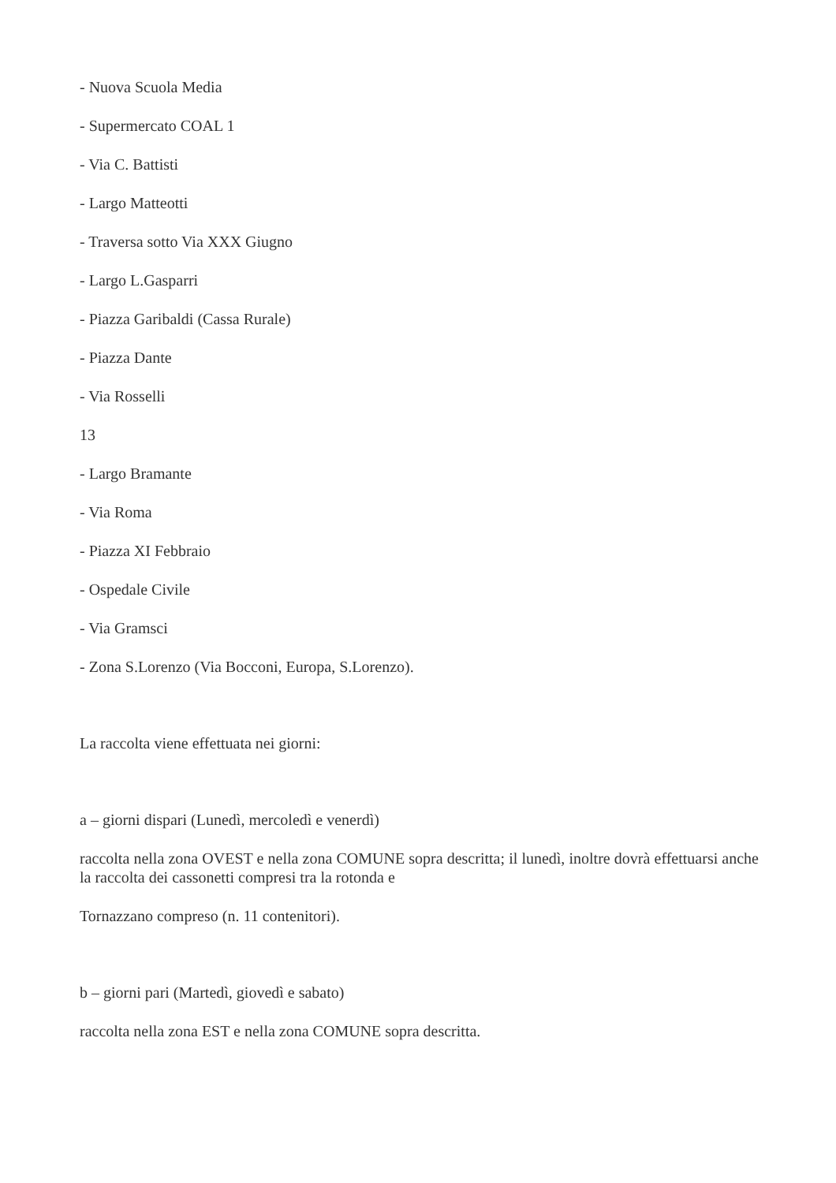- Nuova Scuola Media
- Supermercato COAL 1
- Via C. Battisti
- Largo Matteotti
- Traversa sotto Via XXX Giugno
- Largo L.Gasparri
- Piazza Garibaldi (Cassa Rurale)
- Piazza Dante
- Via Rosselli
13
- Largo Bramante
- Via Roma
- Piazza XI Febbraio
- Ospedale Civile
- Via Gramsci
- Zona S.Lorenzo (Via Bocconi, Europa, S.Lorenzo).
La raccolta viene effettuata nei giorni:
a – giorni dispari (Lunedì, mercoledì e venerdì)
raccolta nella zona OVEST e nella zona COMUNE sopra descritta; il lunedì, inoltre dovrà effettuarsi anche la raccolta dei cassonetti compresi tra la rotonda e
Tornazzano compreso (n. 11 contenitori).
b – giorni pari (Martedì, giovedì e sabato)
raccolta nella zona EST e nella zona COMUNE sopra descritta.